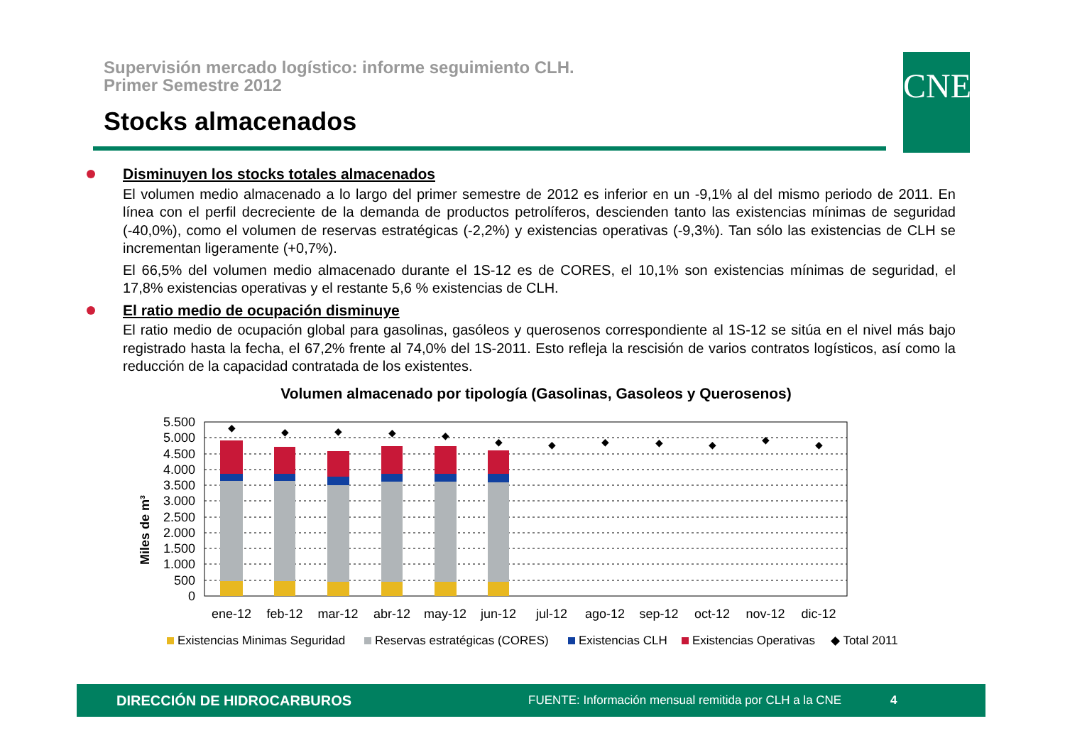Supervisión mercado logístico: informe seguimiento CLH.
Primer Semestre 2012
Stocks almacenados
CNE
Disminuyen los stocks totales almacenados
El volumen medio almacenado a lo largo del primer semestre de 2012 es inferior en un -9,1% al del mismo periodo de 2011. En línea con el perfil decreciente de la demanda de productos petrolíferos, descienden tanto las existencias mínimas de seguridad (-40,0%), como el volumen de reservas estratégicas (-2,2%) y existencias operativas (-9,3%). Tan sólo las existencias de CLH se incrementan ligeramente (+0,7%).
El 66,5% del volumen medio almacenado durante el 1S-12 es de CORES, el 10,1% son existencias mínimas de seguridad, el 17,8% existencias operativas y el restante 5,6 % existencias de CLH.
El ratio medio de ocupación disminuye
El ratio medio de ocupación global para gasolinas, gasóleos y querosenos correspondiente al 1S-12 se sitúa en el nivel más bajo registrado hasta la fecha, el 67,2% frente al 74,0% del 1S-2011. Esto refleja la rescisión de varios contratos logísticos, así como la reducción de la capacidad contratada de los existentes.
Volumen almacenado por tipología (Gasolinas, Gasoleos y Querosenos)
Miles de m³
5.500
5.000
4.500
4.000
3.500
3.000
2.500
2.000
1.500
1.000
500
0
◆
◆
◆
◆
◆
◆
◆
◆
◆
◆
◆
◆
ene-12
feb-12
mar-12
abr-12
may-12
jun-12
jul-12
ago-12
sep-12
oct-12
nov-12
dic-12
Existencias Minimas Seguridad
Reservas estratégicas (CORES)
Existencias CLH
Existencias Operativas
◆ Total 2011
DIRECCIÓN DE HIDROCARBUROS FUENTE: Información mensual remitida por CLH a la CNE 4